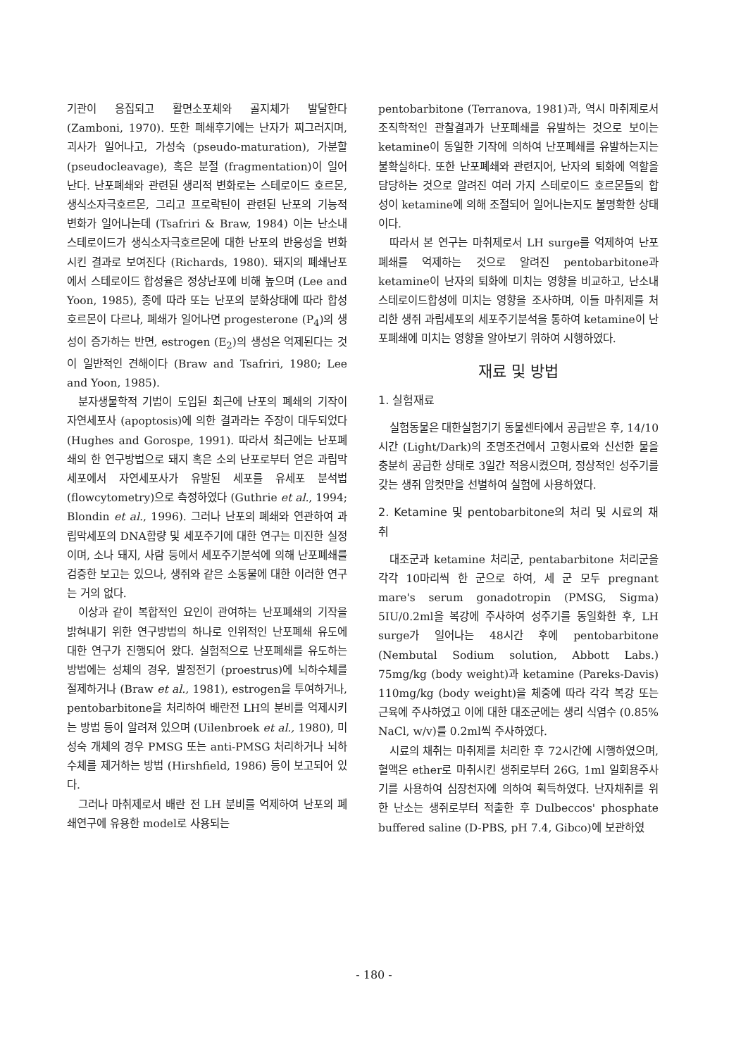기관이 응집되고 활면소포체와 골지체가 발달한다 (Zamboni, 1970). 또한 폐쇄후기에는 난자가 찌그러지며, 괴사가 일어나고, 가성숙 (pseudo-maturation), 가분할 (pseudocleavage), 혹은 분절 (fragmentation)이 일어난다. 난포폐쇄와 관련된 생리적 변화로는 스테로이드 호르몬, 생식소자극호르몬, 그리고 프로락틴이 관련된 난포의 기능적 변화가 일어나는데 (Tsafriri & Braw, 1984) 이는 난소내 스테로이드가 생식소자극호르몬에 대한 난포의 반응성을 변화시킨 결과로 보여진다 (Richards, 1980). 돼지의 폐쇄난포에서 스테로이드 합성율은 정상난포에 비해 높으며 (Lee and Yoon, 1985), 종에 따라 또는 난포의 분화상태에 따라 합성호르몬이 다르나, 폐쇄가 일어나면 progesterone (P<sub>4</sub>)의 생성이 증가하는 반면, estrogen (E<sub>2</sub>)의 생성은 억제된다는 것이 일반적인 견해이다 (Braw and Tsafriri, 1980; Lee and Yoon, 1985).
분자생물학적 기법이 도입된 최근에 난포의 폐쇄의 기작이 자연세포사 (apoptosis)에 의한 결과라는 주장이 대두되었다 (Hughes and Gorospe, 1991). 따라서 최근에는 난포폐쇄의 한 연구방법으로 돼지 혹은 소의 난포로부터 얻은 과립막 세포에서 자연세포사가 유발된 세포를 유세포 분석법 (flowcytometry)으로 측정하였다 (Guthrie et al., 1994; Blondin et al., 1996). 그러나 난포의 폐쇄와 연관하여 과립막세포의 DNA함량 및 세포주기에 대한 연구는 미진한 실정이며, 소나 돼지, 사람 등에서 세포주기분석에 의해 난포폐쇄를 검증한 보고는 있으나, 생쥐와 같은 소동물에 대한 이러한 연구는 거의 없다.
이상과 같이 복합적인 요인이 관여하는 난포폐쇄의 기작을 밝혀내기 위한 연구방법의 하나로 인위적인 난포폐쇄 유도에 대한 연구가 진행되어 왔다. 실험적으로 난포폐쇄를 유도하는 방법에는 성체의 경우, 발정전기 (proestrus)에 뇌하수체를 절제하거나 (Braw et al., 1981), estrogen을 투여하거나, pentobarbitone을 처리하여 배란전 LH의 분비를 억제시키는 방법 등이 알려져 있으며 (Uilenbroek et al., 1980), 미성숙 개체의 경우 PMSG 또는 anti-PMSG 처리하거나 뇌하수체를 제거하는 방법 (Hirshfield, 1986) 등이 보고되어 있다.
그러나 마취제로서 배란 전 LH 분비를 억제하여 난포의 폐쇄연구에 유용한 model로 사용되는
pentobarbitone (Terranova, 1981)과, 역시 마취제로서 조직학적인 관찰결과가 난포폐쇄를 유발하는 것으로 보이는 ketamine이 동일한 기작에 의하여 난포폐쇄를 유발하는지는 불확실하다. 또한 난포폐쇄와 관련지어, 난자의 퇴화에 역할을 담당하는 것으로 알려진 여러 가지 스테로이드 호르몬들의 합성이 ketamine에 의해 조절되어 일어나는지도 불명확한 상태이다.
따라서 본 연구는 마취제로서 LH surge를 억제하여 난포폐쇄를 억제하는 것으로 알려진 pentobarbitone과 ketamine이 난자의 퇴화에 미치는 영향을 비교하고, 난소내 스테로이드합성에 미치는 영향을 조사하며, 이들 마취제를 처리한 생쥐 과립세포의 세포주기분석을 통하여 ketamine이 난포폐쇄에 미치는 영향을 알아보기 위하여 시행하였다.
재료 및 방법
1. 실험재료
실험동물은 대한실험기기 동물센타에서 공급받은 후, 14/10시간 (Light/Dark)의 조명조건에서 고형사료와 신선한 물을 충분히 공급한 상태로 3일간 적응시켰으며, 정상적인 성주기를 갖는 생쥐 암컷만을 선별하여 실험에 사용하였다.
2. Ketamine 및 pentobarbitone의 처리 및 시료의 채취
대조군과 ketamine 처리군, pentabarbitone 처리군을 각각 10마리씩 한 군으로 하여, 세 군 모두 pregnant mare's serum gonadotropin (PMSG, Sigma) 5IU/0.2ml을 복강에 주사하여 성주기를 동일화한 후, LH surge가 일어나는 48시간 후에 pentobarbitone (Nembutal Sodium solution, Abbott Labs.) 75mg/kg (body weight)과 ketamine (Pareks-Davis) 110mg/kg (body weight)을 체중에 따라 각각 복강 또는 근육에 주사하였고 이에 대한 대조군에는 생리 식염수 (0.85% NaCl, w/v)를 0.2ml씩 주사하였다.
시료의 채취는 마취제를 처리한 후 72시간에 시행하였으며, 혈액은 ether로 마취시킨 생쥐로부터 26G, 1ml 일회용주사기를 사용하여 심장천자에 의하여 획득하였다. 난자채취를 위한 난소는 생쥐로부터 적출한 후 Dulbeccos' phosphate buffered saline (D-PBS, pH 7.4, Gibco)에 보관하였
- 180 -